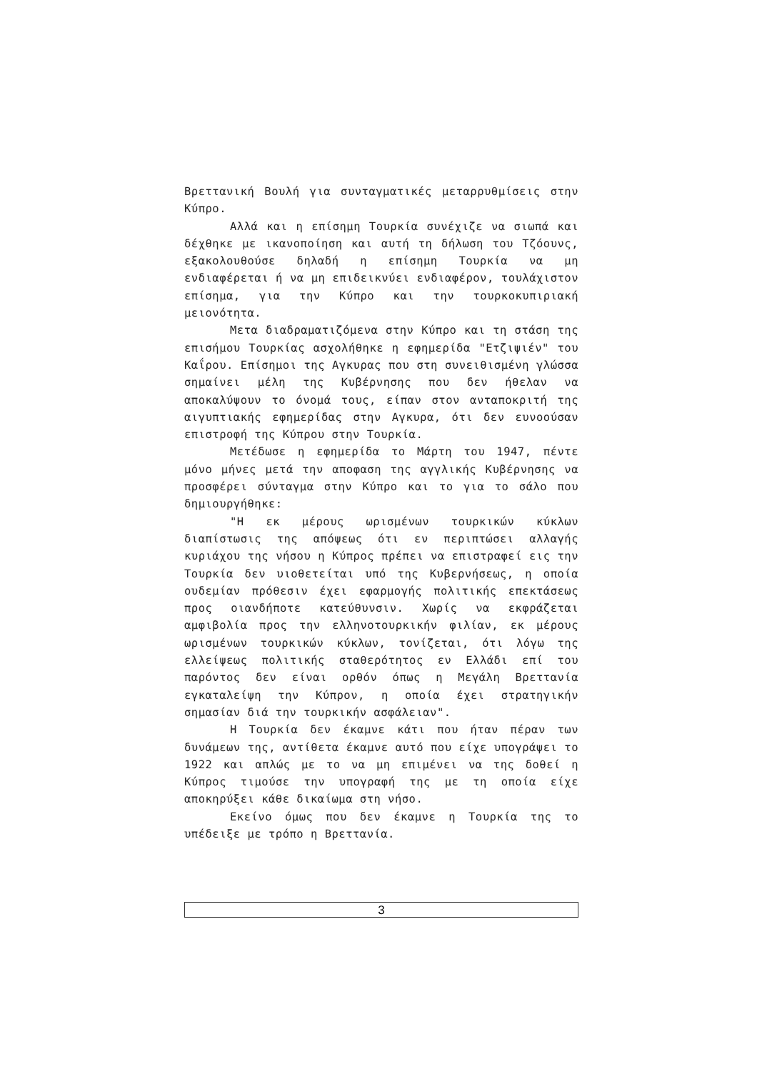Βρεττανική Βουλή για συνταγματικές μεταρρυθμίσεις στην Κύπρο.
Αλλά και η επίσημη Τουρκία συνέχιζε να σιωπά και δέχθηκε με ικανοποίηση και αυτή τη δήλωση του Τζόουνς, εξακολουθούσε δηλαδή η επίσημη Τουρκία να μη ενδιαφέρεται ή να μη επιδεικνύει ενδιαφέρον, τουλάχιστον επίσημα, για την Κύπρο και την τουρκοκυπιριακή μειονότητα.
Μετα διαδραματιζόμενα στην Κύπρο και τη στάση της επισήμου Τουρκίας ασχολήθηκε η εφημερίδα "Ετζιψιέν" του Καΐρου. Επίσημοι της Αγκυρας που στη συνειθισμένη γλώσσα σημαίνει μέλη της Κυβέρνησης που δεν ήθελαν να αποκαλύψουν το όνομά τους, είπαν στον ανταποκριτή της αιγυπτιακής εφημερίδας στην Αγκυρα, ότι δεν ευνοούσαν επιστροφή της Κύπρου στην Τουρκία.
Μετέδωσε η εφημερίδα το Μάρτη του 1947, πέντε μόνο μήνες μετά την αποφαση της αγγλικής Κυβέρνησης να προσφέρει σύνταγμα στην Κύπρο και το για το σάλο που δημιουργήθηκε:
"Η εκ μέρους ωρισμένων τουρκικών κύκλων διαπίστωσις της απόψεως ότι εν περιπτώσει αλλαγής κυριάχου της νήσου η Κύπρος πρέπει να επιστραφεί εις την Τουρκία δεν υιοθετείται υπό της Κυβερνήσεως, η οποία ουδεμίαν πρόθεσιν έχει εφαρμογής πολιτικής επεκτάσεως προς οιανδήποτε κατεύθυνσιν. Χωρίς να εκφράζεται αμφιβολία προς την ελληνοτουρκικήν φιλίαν, εκ μέρους ωρισμένων τουρκικών κύκλων, τονίζεται, ότι λόγω της ελλείψεως πολιτικής σταθερότητος εν Ελλάδι επί του παρόντος δεν είναι ορθόν όπως η Μεγάλη Βρεττανία εγκαταλείψη την Κύπρον, η οποία έχει στρατηγικήν σημασίαν διά την τουρκικήν ασφάλειαν".
Η Τουρκία δεν έκαμνε κάτι που ήταν πέραν των δυνάμεων της, αντίθετα έκαμνε αυτό που είχε υπογράψει το 1922 και απλώς με το να μη επιμένει να της δοθεί η Κύπρος τιμούσε την υπογραφή της με τη οποία είχε αποκηρύξει κάθε δικαίωμα στη νήσο.
Εκείνο όμως που δεν έκαμνε η Τουρκία της το υπέδειξε με τρόπο η Βρεττανία.
3